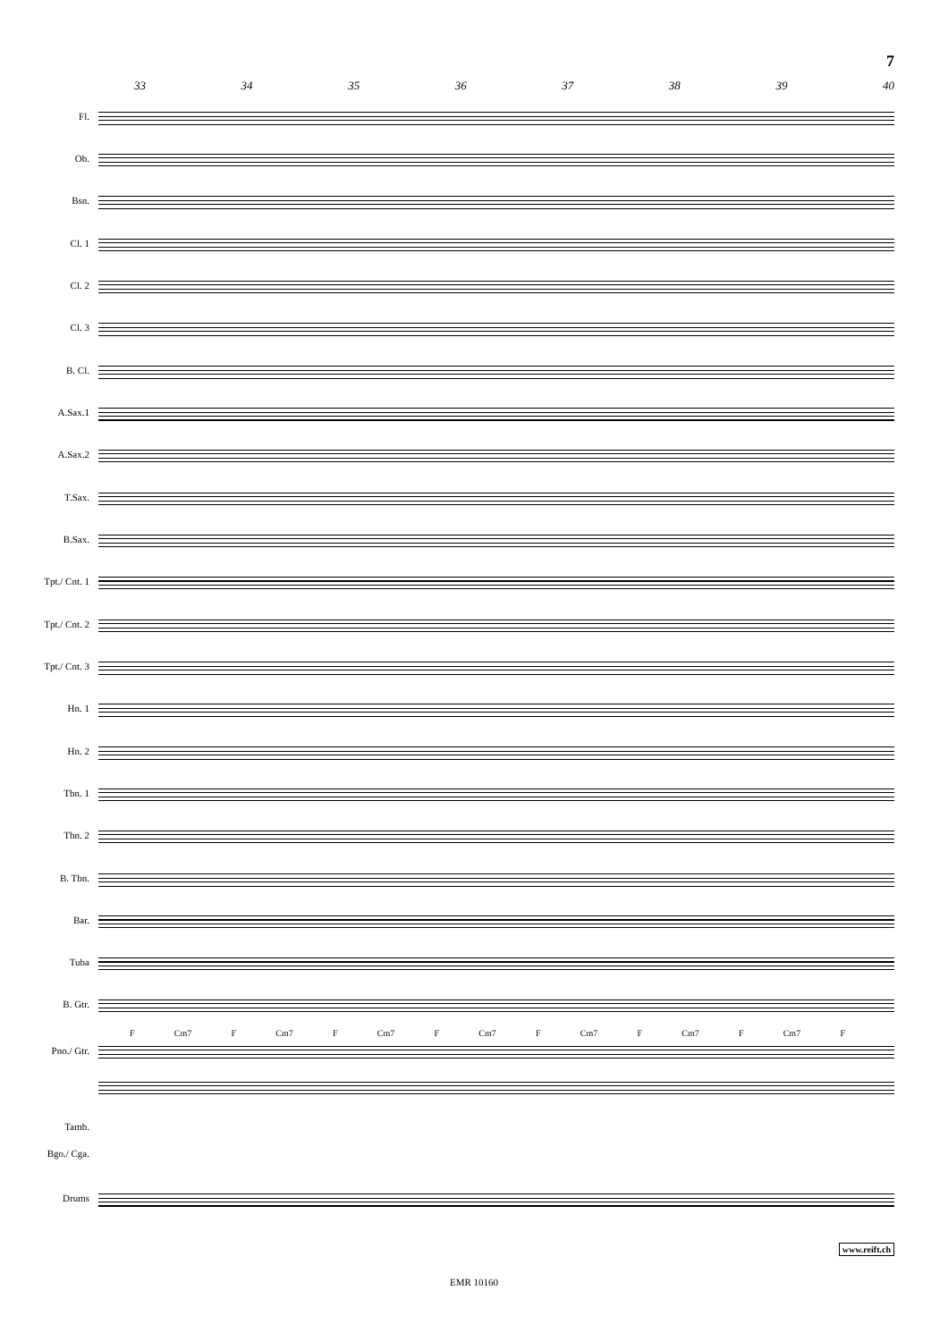7
33 34 35 36 37 38 39 40
Fl.
Ob.
Bsn.
Cl. 1
Cl. 2
Cl. 3
B. Cl.
A.Sax.1
A.Sax.2
T.Sax.
B.Sax.
Tpt./ Cnt. 1
Tpt./ Cnt. 2
Tpt./ Cnt. 3
Hn. 1
Hn. 2
Tbn. 1
Tbn. 2
B. Tbn.
Bar.
Tuba
B. Gtr.
F Cm7 F Cm7 F Cm7 F Cm7 F Cm7 F Cm7 F Cm7 F
Pno./ Gtr.
Tamb.
Bgo./ Cga.
Drums
www.reift.ch
EMR 10160